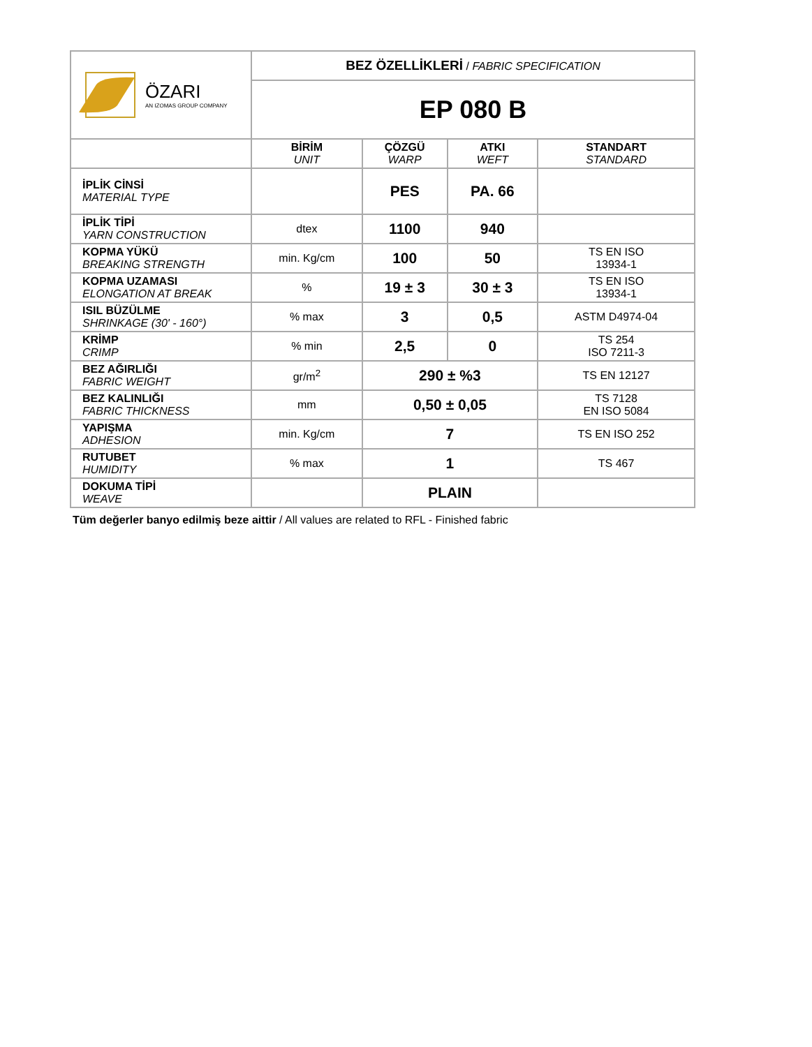| ÖZARI AN IZOMAS GROUP COMPANY | BEZ ÖZELLİKLERİ / FABRIC SPECIFICATION | | | |
| | EP 080 B | | | |
| | BİRİM UNIT | ÇÖZGÜ WARP | ATKI WEFT | STANDART STANDARD |
| İPLİK CİNSİ MATERIAL TYPE | | PES | PA. 66 | |
| İPLİK TİPİ YARN CONSTRUCTION | dtex | 1100 | 940 | |
| KOPMA YÜKÜ BREAKING STRENGTH | min. Kg/cm | 100 | 50 | TS EN ISO 13934-1 |
| KOPMA UZAMASI ELONGATION AT BREAK | % | 19 ± 3 | 30 ± 3 | TS EN ISO 13934-1 |
| ISIL BÜZÜLME SHRINKAGE (30' - 160°) | % max | 3 | 0,5 | ASTM D4974-04 |
| KRİMP CRIMP | % min | 2,5 | 0 | TS 254 ISO 7211-3 |
| BEZ AĞIRLIĞI FABRIC WEIGHT | gr/m<sup>2</sup> | 290 ± %3 | | TS EN 12127 |
| BEZ KALINLIĞI FABRIC THICKNESS | mm | 0,50 ± 0,05 | | TS 7128 EN ISO 5084 |
| YAPIŞMA ADHESION | min. Kg/cm | 7 | | TS EN ISO 252 |
| RUTUBET HUMIDITY | % max | 1 | | TS 467 |
| DOKUMA TİPİ WEAVE | | PLAIN | | |
Tüm değerler banyo edilmiş beze aittir / All values are related to RFL - Finished fabric